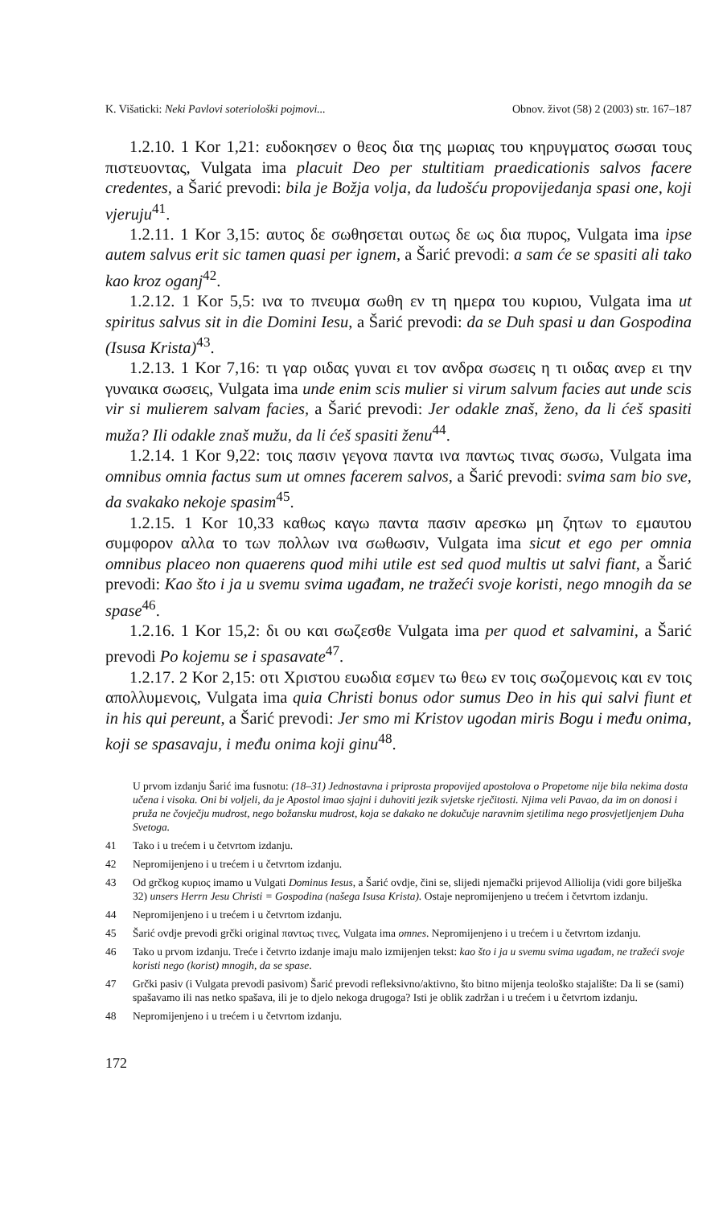K. Višaticki: Neki Pavlovi soteriološki pojmovi... Obnov. život (58) 2 (2003) str. 167–187
1.2.10. 1 Kor 1,21: ευδοκησεν ο θεος δια της μωριας του κηρυγματος σωσαι τους πιστευοντας, Vulgata ima placuit Deo per stultitiam praedicationis salvos facere credentes, a Šarić prevodi: bila je Božja volja, da ludošću propovijedanja spasi one, koji vjeruju<sup>41</sup>.
1.2.11. 1 Kor 3,15: αυτος δε σωθησεται ουτως δε ως δια πυρος, Vulgata ima ipse autem salvus erit sic tamen quasi per ignem, a Šarić prevodi: a sam će se spasiti ali tako kao kroz oganj<sup>42</sup>.
1.2.12. 1 Kor 5,5: ινα το πνευμα σωθη εν τη ημερα του κυριου, Vulgata ima ut spiritus salvus sit in die Domini Iesu, a Šarić prevodi: da se Duh spasi u dan Gospodina (Isusa Krista)<sup>43</sup>.
1.2.13. 1 Kor 7,16: τι γαρ οιδας γυναι ει τον ανδρα σωσεις η τι οιδας ανερ ει την γυναικα σωσεις, Vulgata ima unde enim scis mulier si virum salvum facies aut unde scis vir si mulierem salvam facies, a Šarić prevodi: Jer odakle znaš, ženo, da li ćeš spasiti muža? Ili odakle znaš mužu, da li ćeš spasiti ženu<sup>44</sup>.
1.2.14. 1 Kor 9,22: τοις πασιν γεγονα παντα ινα παντως τινας σωσω, Vulgata ima omnibus omnia factus sum ut omnes facerem salvos, a Šarić prevodi: svima sam bio sve, da svakako nekoje spasim<sup>45</sup>.
1.2.15. 1 Kor 10,33 καθως καγω παντα πασιν αρεσκω μη ζητων το εμαυτου συμφορον αλλα το των πολλων ινα σωθωσιν, Vulgata ima sicut et ego per omnia omnibus placeo non quaerens quod mihi utile est sed quod multis ut salvi fiant, a Šarić prevodi: Kao što i ja u svemu svima ugađam, ne tražeći svoje koristi, nego mnogih da se spase<sup>46</sup>.
1.2.16. 1 Kor 15,2: δι ου και σωζεσθε Vulgata ima per quod et salvamini, a Šarić prevodi Po kojemu se i spasavate<sup>47</sup>.
1.2.17. 2 Kor 2,15: οτι Χριστου ευωδια εσμεν τω θεω εν τοις σωζομενοις και εν τοις απολλυμενοις, Vulgata ima quia Christi bonus odor sumus Deo in his qui salvi fiunt et in his qui pereunt, a Šarić prevodi: Jer smo mi Kristov ugodan miris Bogu i među onima, koji se spasavaju, i među onima koji ginu<sup>48</sup>.
U prvom izdanju Šarić ima fusnotu: (18–31) Jednostavna i priprosta propovijed apostolova o Propetome nije bila nekima dosta učena i visoka. Oni bi voljeli, da je Apostol imao sjajni i duhoviti jezik svjetske rječitosti. Njima veli Pavao, da im on donosi i pruža ne čovječju mudrost, nego božansku mudrost, koja se dakako ne dokučuje naravnim sjetilima nego prosvjetljenjem Duha Svetoga.
41 Tako i u trećem i u četvrtom izdanju.
42 Nepromijenjeno i u trećem i u četvrtom izdanju.
43 Od grčkog κυριος imamo u Vulgati Dominus Iesus, a Šarić ovdje, čini se, slijedi njemački prijevod Alliolija (vidi gore bilješka 32) unsers Herrn Jesu Christi = Gospodina (našega Isusa Krista). Ostaje nepromijenjeno u trećem i četvrtom izdanju.
44 Nepromijenjeno i u trećem i u četvrtom izdanju.
45 Šarić ovdje prevodi grčki original παντως τινες, Vulgata ima omnes. Nepromijenjeno i u trećem i u četvrtom izdanju.
46 Tako u prvom izdanju. Treće i četvrto izdanje imaju malo izmijenjen tekst: kao što i ja u svemu svima ugađam, ne tražeći svoje koristi nego (korist) mnogih, da se spase.
47 Grčki pasiv (i Vulgata prevodi pasivom) Šarić prevodi refleksivno/aktivno, što bitno mijenja teološko stajalište: Da li se (sami) spašavamo ili nas netko spašava, ili je to djelo nekoga drugoga? Isti je oblik zadržan i u trećem i u četvrtom izdanju.
48 Nepromijenjeno i u trećem i u četvrtom izdanju.
172